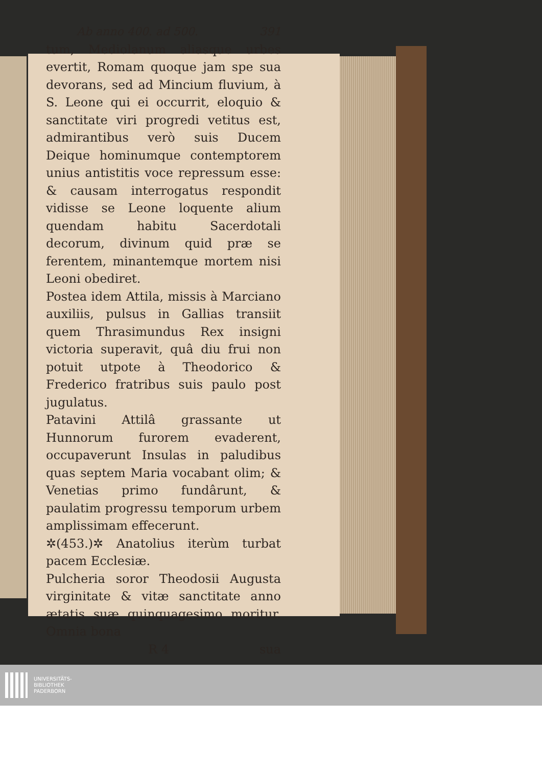Ab anno 400. ad 500. 391
tum, Mediolanum aliasque urbes evertit, Romam quoque jam spe sua devorans, sed ad Mincium fluvium, à S. Leone qui ei occurrit, eloquio & sanctitate viri progredi vetitus est, admirantibus verò suis Ducem Deique hominumque contemptorem unius antistitis voce repressum esse: & causam interrogatus respondit vidisse se Leone loquente alium quendam habitu Sacerdotali decorum, divinum quid præ se ferentem, minantemque mortem nisi Leoni obediret.
Postea idem Attila, missis à Marciano auxiliis, pulsus in Gallias transiit quem Thrasimundus Rex insigni victoria superavit, quâ diu frui non potuit utpote à Theodorico & Frederico fratribus suis paulo post jugulatus.
Patavini Attilâ grassante ut Hunnorum furorem evaderent, occupaverunt Insulas in paludibus quas septem Maria vocabant olim; & Venetias primo fundârunt, & paulatim progressu temporum urbem amplissimam effecerunt.
✲(453.)✲ Anatolius iterùm turbat pacem Ecclesiæ.
Pulcheria soror Theodosii Augusta virginitate & vitæ sanctitate anno ætatis suæ quinquagesimo moritur. Omnia bona
R 4 sua
UNIVERSITÄTS-
BIBLIOTHEK
PADERBORN